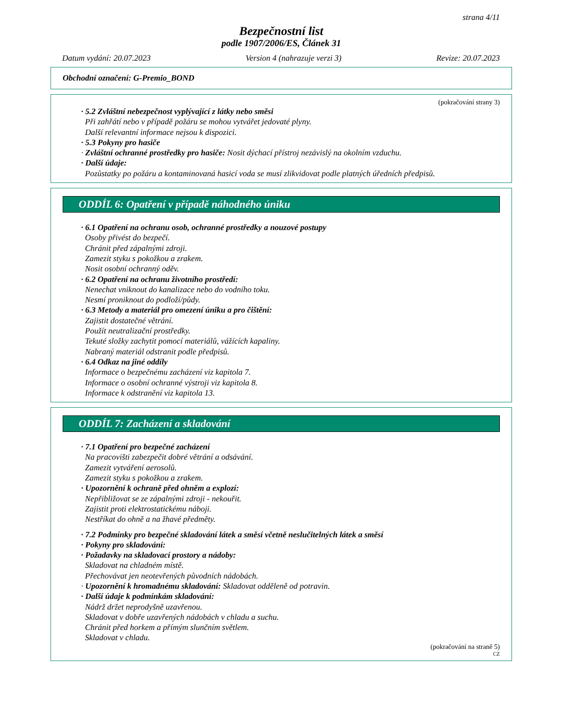strana 4/11
Bezpečnostní list
podle 1907/2006/ES, Článek 31
Datum vydání: 20.07.2023 Version 4 (nahrazuje verzi 3) Revize: 20.07.2023
Obchodní označení: G-Premio_BOND
(pokračování strany 3)
· 5.2 Zvláštní nebezpečnost vyplývající z látky nebo směsi
Při zahřátí nebo v případě požáru se mohou vytvářet jedovaté plyny.
Další relevantní informace nejsou k dispozici.
· 5.3 Pokyny pro hasiče
· Zvláštní ochranné prostředky pro hasiče: Nosit dýchací přístroj nezávislý na okolním vzduchu.
· Další údaje:
Pozůstatky po požáru a kontaminovaná hasicí voda se musí zlikvidovat podle platných úředních předpisů.
ODDÍL 6: Opatření v případě náhodného úniku
· 6.1 Opatření na ochranu osob, ochranné prostředky a nouzové postupy
Osoby přivést do bezpečí.
Chránit před zápalnými zdroji.
Zamezit styku s pokožkou a zrakem.
Nosit osobní ochranný oděv.
· 6.2 Opatření na ochranu životního prostředí:
Nenechat vniknout do kanalizace nebo do vodního toku.
Nesmí proniknout do podloží/půdy.
· 6.3 Metody a materiál pro omezení úniku a pro čištění:
Zajistit dostatečné větrání.
Použít neutralizační prostředky.
Tekuté složky zachytit pomocí materiálů, vážících kapaliny.
Nabraný materiál odstranit podle předpisů.
· 6.4 Odkaz na jiné oddíly
Informace o bezpečnému zacházení viz kapitola 7.
Informace o osobní ochranné výstroji viz kapitola 8.
Informace k odstranění viz kapitola 13.
ODDÍL 7: Zacházení a skladování
· 7.1 Opatření pro bezpečné zacházení
Na pracovišti zabezpečit dobré větrání a odsávání.
Zamezit vytváření aerosolů.
Zamezit styku s pokožkou a zrakem.
· Upozornění k ochraně před ohněm a explozí:
Nepřibližovat se ze zápalnými zdroji - nekouřit.
Zajistit proti elektrostatickému náboji.
Nestříkat do ohně a na žhavé předměty.
· 7.2 Podmínky pro bezpečné skladování látek a směsí včetně neslučitelných látek a směsí
· Pokyny pro skladování:
· Požadavky na skladovací prostory a nádoby:
Skladovat na chladném místě.
Přechovávat jen neotevřených původních nádobách.
· Upozornění k hromadnému skladování: Skladovat odděleně od potravin.
· Další údaje k podmínkám skladování:
Nádrž držet neprodyšně uzavřenou.
Skladovat v dobře uzavřených nádobách v chladu a suchu.
Chránit před horkem a přímým slunčním světlem.
Skladovat v chladu.
(pokračování na straně 5)
CZ